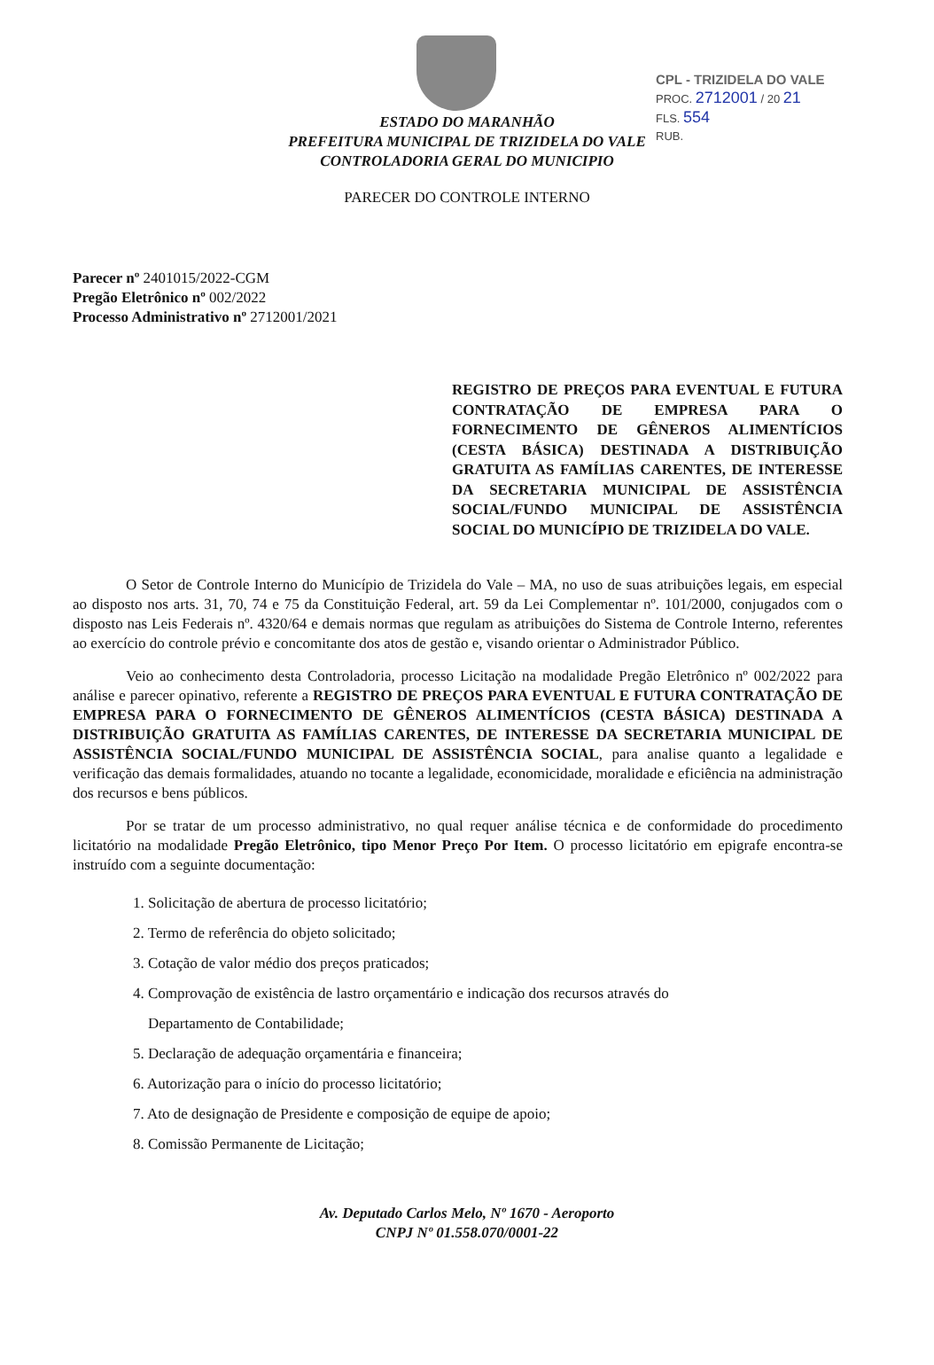CPL - TRIZIDELA DO VALE
PROC. 2712001 / 20 21
FLS. 554
RUB.
ESTADO DO MARANHÃO
PREFEITURA MUNICIPAL DE TRIZIDELA DO VALE
CONTROLADORIA GERAL DO MUNICIPIO
PARECER DO CONTROLE INTERNO
Parecer nº 2401015/2022-CGM
Pregão Eletrônico nº 002/2022
Processo Administrativo nº 2712001/2021
REGISTRO DE PREÇOS PARA EVENTUAL E FUTURA CONTRATAÇÃO DE EMPRESA PARA O FORNECIMENTO DE GÊNEROS ALIMENTÍCIOS (CESTA BÁSICA) DESTINADA A DISTRIBUIÇÃO GRATUITA AS FAMÍLIAS CARENTES, DE INTERESSE DA SECRETARIA MUNICIPAL DE ASSISTÊNCIA SOCIAL/FUNDO MUNICIPAL DE ASSISTÊNCIA SOCIAL DO MUNICÍPIO DE TRIZIDELA DO VALE.
O Setor de Controle Interno do Município de Trizidela do Vale – MA, no uso de suas atribuições legais, em especial ao disposto nos arts. 31, 70, 74 e 75 da Constituição Federal, art. 59 da Lei Complementar nº. 101/2000, conjugados com o disposto nas Leis Federais nº. 4320/64 e demais normas que regulam as atribuições do Sistema de Controle Interno, referentes ao exercício do controle prévio e concomitante dos atos de gestão e, visando orientar o Administrador Público.
Veio ao conhecimento desta Controladoria, processo Licitação na modalidade Pregão Eletrônico nº 002/2022 para análise e parecer opinativo, referente a REGISTRO DE PREÇOS PARA EVENTUAL E FUTURA CONTRATAÇÃO DE EMPRESA PARA O FORNECIMENTO DE GÊNEROS ALIMENTÍCIOS (CESTA BÁSICA) DESTINADA A DISTRIBUIÇÃO GRATUITA AS FAMÍLIAS CARENTES, DE INTERESSE DA SECRETARIA MUNICIPAL DE ASSISTÊNCIA SOCIAL/FUNDO MUNICIPAL DE ASSISTÊNCIA SOCIAL, para analise quanto a legalidade e verificação das demais formalidades, atuando no tocante a legalidade, economicidade, moralidade e eficiência na administração dos recursos e bens públicos.
Por se tratar de um processo administrativo, no qual requer análise técnica e de conformidade do procedimento licitatório na modalidade Pregão Eletrônico, tipo Menor Preço Por Item. O processo licitatório em epigrafe encontra-se instruído com a seguinte documentação:
1. Solicitação de abertura de processo licitatório;
2. Termo de referência do objeto solicitado;
3. Cotação de valor médio dos preços praticados;
4. Comprovação de existência de lastro orçamentário e indicação dos recursos através do
Departamento de Contabilidade;
5. Declaração de adequação orçamentária e financeira;
6. Autorização para o início do processo licitatório;
7. Ato de designação de Presidente e composição de equipe de apoio;
8. Comissão Permanente de Licitação;
Av. Deputado Carlos Melo, Nº 1670 - Aeroporto
CNPJ Nº 01.558.070/0001-22